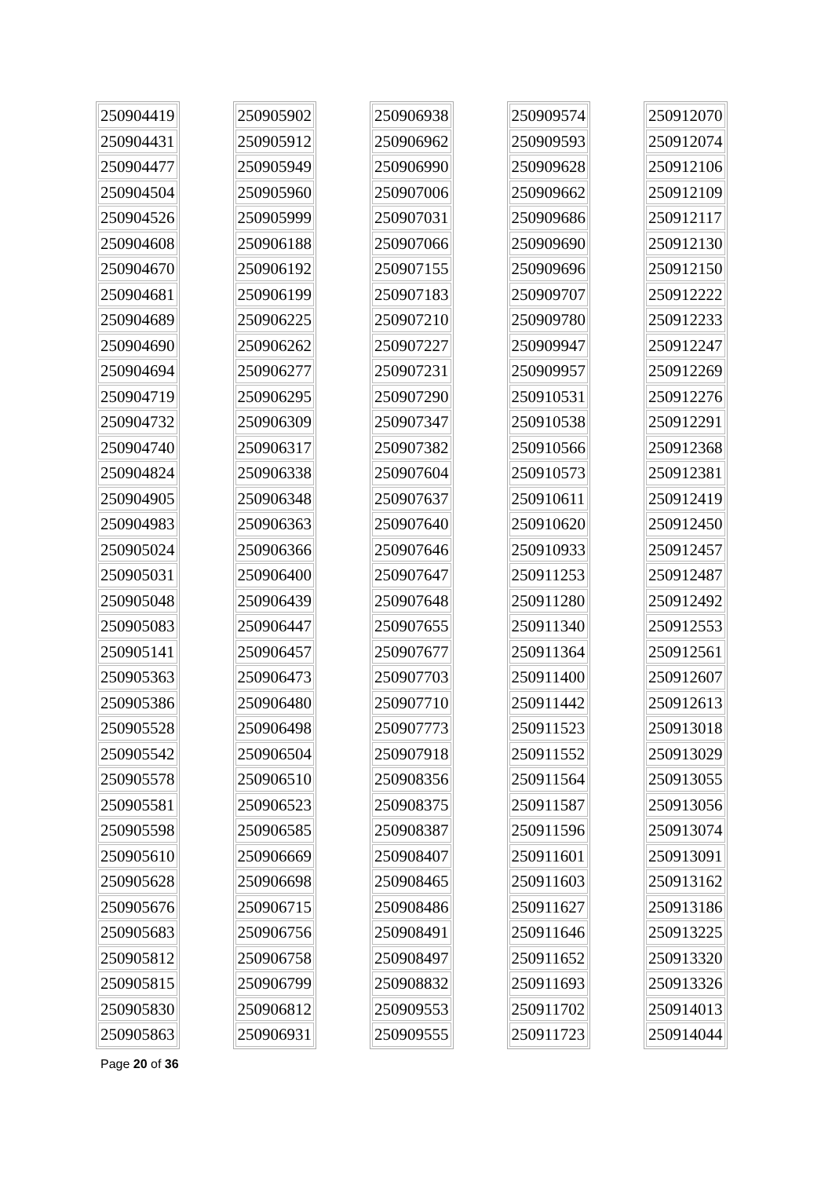| 250904419 |
| 250904431 |
| 250904477 |
| 250904504 |
| 250904526 |
| 250904608 |
| 250904670 |
| 250904681 |
| 250904689 |
| 250904690 |
| 250904694 |
| 250904719 |
| 250904732 |
| 250904740 |
| 250904824 |
| 250904905 |
| 250904983 |
| 250905024 |
| 250905031 |
| 250905048 |
| 250905083 |
| 250905141 |
| 250905363 |
| 250905386 |
| 250905528 |
| 250905542 |
| 250905578 |
| 250905581 |
| 250905598 |
| 250905610 |
| 250905628 |
| 250905676 |
| 250905683 |
| 250905812 |
| 250905815 |
| 250905830 |
| 250905863 |
| 250905902 |
| 250905912 |
| 250905949 |
| 250905960 |
| 250905999 |
| 250906188 |
| 250906192 |
| 250906199 |
| 250906225 |
| 250906262 |
| 250906277 |
| 250906295 |
| 250906309 |
| 250906317 |
| 250906338 |
| 250906348 |
| 250906363 |
| 250906366 |
| 250906400 |
| 250906439 |
| 250906447 |
| 250906457 |
| 250906473 |
| 250906480 |
| 250906498 |
| 250906504 |
| 250906510 |
| 250906523 |
| 250906585 |
| 250906669 |
| 250906698 |
| 250906715 |
| 250906756 |
| 250906758 |
| 250906799 |
| 250906812 |
| 250906931 |
| 250906938 |
| 250906962 |
| 250906990 |
| 250907006 |
| 250907031 |
| 250907066 |
| 250907155 |
| 250907183 |
| 250907210 |
| 250907227 |
| 250907231 |
| 250907290 |
| 250907347 |
| 250907382 |
| 250907604 |
| 250907637 |
| 250907640 |
| 250907646 |
| 250907647 |
| 250907648 |
| 250907655 |
| 250907677 |
| 250907703 |
| 250907710 |
| 250907773 |
| 250907918 |
| 250908356 |
| 250908375 |
| 250908387 |
| 250908407 |
| 250908465 |
| 250908486 |
| 250908491 |
| 250908497 |
| 250908832 |
| 250909553 |
| 250909555 |
| 250909574 |
| 250909593 |
| 250909628 |
| 250909662 |
| 250909686 |
| 250909690 |
| 250909696 |
| 250909707 |
| 250909780 |
| 250909947 |
| 250909957 |
| 250910531 |
| 250910538 |
| 250910566 |
| 250910573 |
| 250910611 |
| 250910620 |
| 250910933 |
| 250911253 |
| 250911280 |
| 250911340 |
| 250911364 |
| 250911400 |
| 250911442 |
| 250911523 |
| 250911552 |
| 250911564 |
| 250911587 |
| 250911596 |
| 250911601 |
| 250911603 |
| 250911627 |
| 250911646 |
| 250911652 |
| 250911693 |
| 250911702 |
| 250911723 |
| 250912070 |
| 250912074 |
| 250912106 |
| 250912109 |
| 250912117 |
| 250912130 |
| 250912150 |
| 250912222 |
| 250912233 |
| 250912247 |
| 250912269 |
| 250912276 |
| 250912291 |
| 250912368 |
| 250912381 |
| 250912419 |
| 250912450 |
| 250912457 |
| 250912487 |
| 250912492 |
| 250912553 |
| 250912561 |
| 250912607 |
| 250912613 |
| 250913018 |
| 250913029 |
| 250913055 |
| 250913056 |
| 250913074 |
| 250913091 |
| 250913162 |
| 250913186 |
| 250913225 |
| 250913320 |
| 250913326 |
| 250914013 |
| 250914044 |
Page 20 of 36